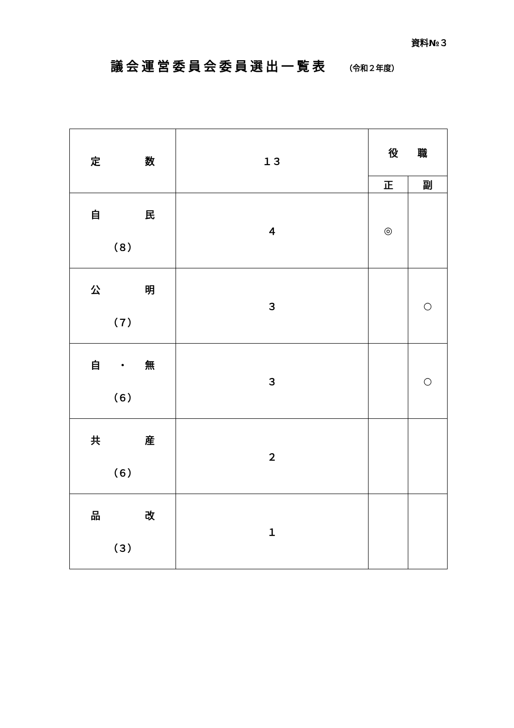資料№３
議会運営委員会委員選出一覧表 （令和２年度）
| 定 数 | １３ | 役 職 | |
| | | 正 | 副 |
| 自 民 （８） | ４ | ◎ | |
| 公 明 （７） | ３ | | ○ |
| 自 ・ 無 （６） | ３ | | ○ |
| 共 産 （６） | ２ | | |
| 品 改 （３） | １ | | |